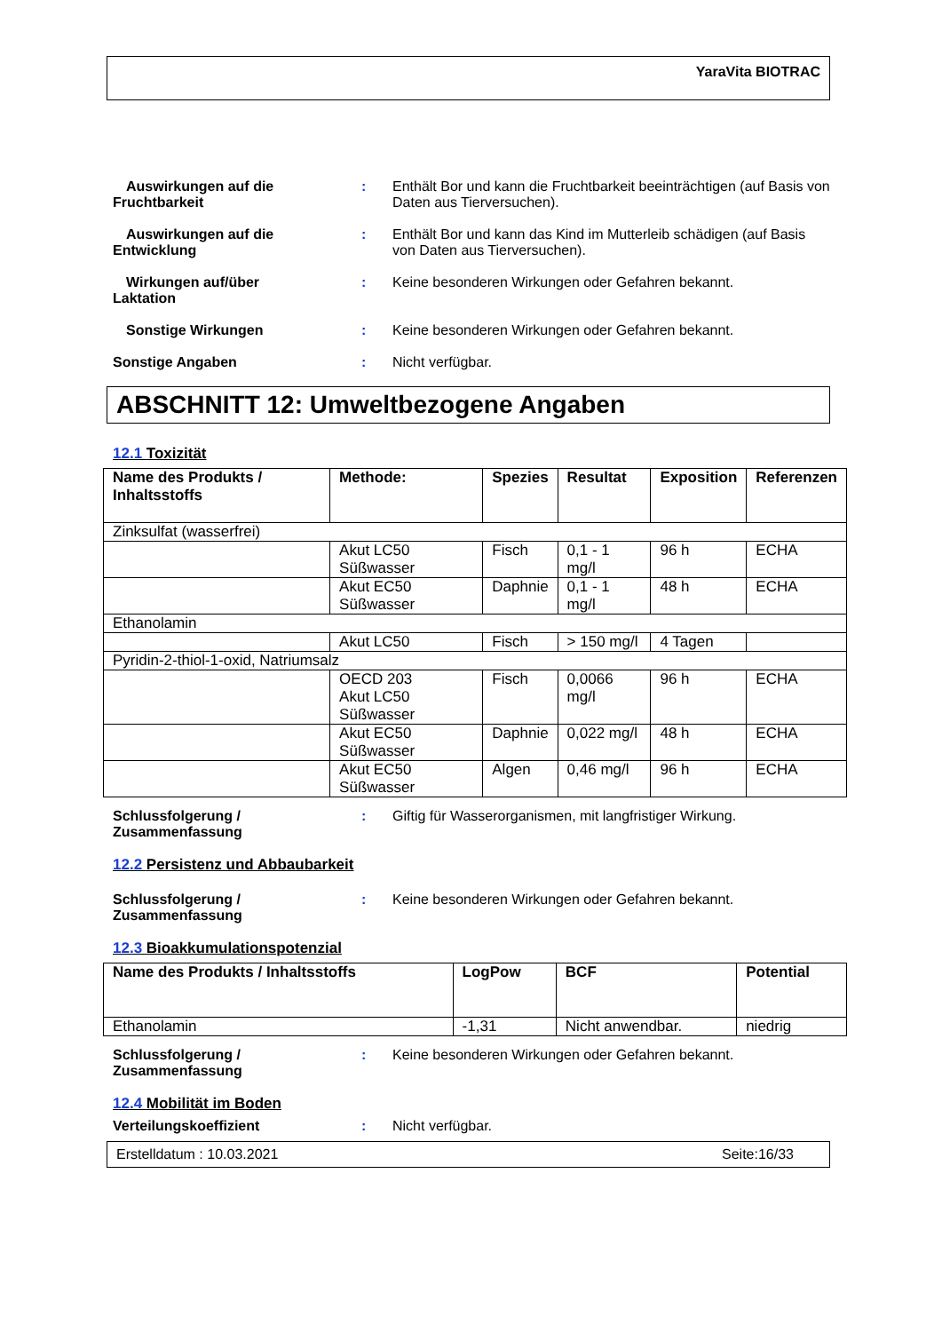YaraVita BIOTRAC
Auswirkungen auf die
Fruchtbarkeit
: Enthält Bor und kann die Fruchtbarkeit beeinträchtigen (auf Basis von Daten aus Tierversuchen).
Auswirkungen auf die
Entwicklung
: Enthält Bor und kann das Kind im Mutterleib schädigen (auf Basis von Daten aus Tierversuchen).
Wirkungen auf/über
Laktation
: Keine besonderen Wirkungen oder Gefahren bekannt.
Sonstige Wirkungen : Keine besonderen Wirkungen oder Gefahren bekannt.
Sonstige Angaben : Nicht verfügbar.
ABSCHNITT 12: Umweltbezogene Angaben
12.1 Toxizität
| Name des Produkts / Inhaltsstoffs | Methode: | Spezies | Resultat | Exposition | Referenzen |
| --- | --- | --- | --- | --- | --- |
| Zinksulfat (wasserfrei) | | | | | |
| | Akut LC50 Süßwasser | Fisch | 0,1 - 1 mg/l | 96 h | ECHA |
| | Akut EC50 Süßwasser | Daphnie | 0,1 - 1 mg/l | 48 h | ECHA |
| Ethanolamin | | | | | |
| | Akut LC50 | Fisch | > 150 mg/l | 4 Tagen | |
| Pyridin-2-thiol-1-oxid, Natriumsalz | | | | | |
| | OECD 203 Akut LC50 Süßwasser | Fisch | 0,0066 mg/l | 96 h | ECHA |
| | Akut EC50 Süßwasser | Daphnie | 0,022 mg/l | 48 h | ECHA |
| | Akut EC50 Süßwasser | Algen | 0,46 mg/l | 96 h | ECHA |
Schlussfolgerung / Zusammenfassung
: Giftig für Wasserorganismen, mit langfristiger Wirkung.
12.2 Persistenz und Abbaubarkeit
Schlussfolgerung / Zusammenfassung
: Keine besonderen Wirkungen oder Gefahren bekannt.
12.3 Bioakkumulationspotenzial
| Name des Produkts / Inhaltsstoffs | LogPow | BCF | Potential |
| --- | --- | --- | --- |
| Ethanolamin | -1,31 | Nicht anwendbar. | niedrig |
Schlussfolgerung / Zusammenfassung
: Keine besonderen Wirkungen oder Gefahren bekannt.
12.4 Mobilität im Boden
Verteilungskoeffizient : Nicht verfügbar.
Erstelldatum : 10.03.2021 Seite:16/33